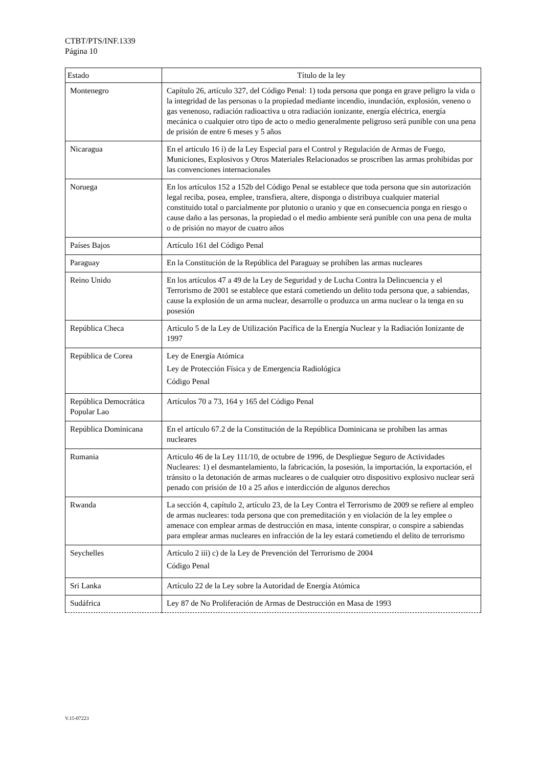CTBT/PTS/INF.1339
Página 10
| Estado | Título de la ley |
| --- | --- |
| Montenegro | Capítulo 26, artículo 327, del Código Penal: 1) toda persona que ponga en grave peligro la vida o la integridad de las personas o la propiedad mediante incendio, inundación, explosión, veneno o gas venenoso, radiación radioactiva u otra radiación ionizante, energía eléctrica, energía mecánica o cualquier otro tipo de acto o medio generalmente peligroso será punible con una pena de prisión de entre 6 meses y 5 años |
| Nicaragua | En el artículo 16 i) de la Ley Especial para el Control y Regulación de Armas de Fuego, Municiones, Explosivos y Otros Materiales Relacionados se proscriben las armas prohibidas por las convenciones internacionales |
| Noruega | En los artículos 152 a 152b del Código Penal se establece que toda persona que sin autorización legal reciba, posea, emplee, transfiera, altere, disponga o distribuya cualquier material constituido total o parcialmente por plutonio o uranio y que en consecuencia ponga en riesgo o cause daño a las personas, la propiedad o el medio ambiente será punible con una pena de multa o de prisión no mayor de cuatro años |
| Países Bajos | Artículo 161 del Código Penal |
| Paraguay | En la Constitución de la República del Paraguay se prohíben las armas nucleares |
| Reino Unido | En los artículos 47 a 49 de la Ley de Seguridad y de Lucha Contra la Delincuencia y el Terrorismo de 2001 se establece que estará cometiendo un delito toda persona que, a sabiendas, cause la explosión de un arma nuclear, desarrolle o produzca un arma nuclear o la tenga en su posesión |
| República Checa | Artículo 5 de la Ley de Utilización Pacífica de la Energía Nuclear y la Radiación Ionizante de 1997 |
| República de Corea | Ley de Energía Atómica Ley de Protección Física y de Emergencia Radiológica Código Penal |
| República Democrática Popular Lao | Artículos 70 a 73, 164 y 165 del Código Penal |
| República Dominicana | En el artículo 67.2 de la Constitución de la República Dominicana se prohíben las armas nucleares |
| Rumania | Artículo 46 de la Ley 111/10, de octubre de 1996, de Despliegue Seguro de Actividades Nucleares: 1) el desmantelamiento, la fabricación, la posesión, la importación, la exportación, el tránsito o la detonación de armas nucleares o de cualquier otro dispositivo explosivo nuclear será penado con prisión de 10 a 25 años e interdicción de algunos derechos |
| Rwanda | La sección 4, capítulo 2, artículo 23, de la Ley Contra el Terrorismo de 2009 se refiere al empleo de armas nucleares: toda persona que con premeditación y en violación de la ley emplee o amenace con emplear armas de destrucción en masa, intente conspirar, o conspire a sabiendas para emplear armas nucleares en infracción de la ley estará cometiendo el delito de terrorismo |
| Seychelles | Artículo 2 iii) c) de la Ley de Prevención del Terrorismo de 2004 Código Penal |
| Sri Lanka | Artículo 22 de la Ley sobre la Autoridad de Energía Atómica |
| Sudáfrica | Ley 87 de No Proliferación de Armas de Destrucción en Masa de 1993 |
V.15-07223